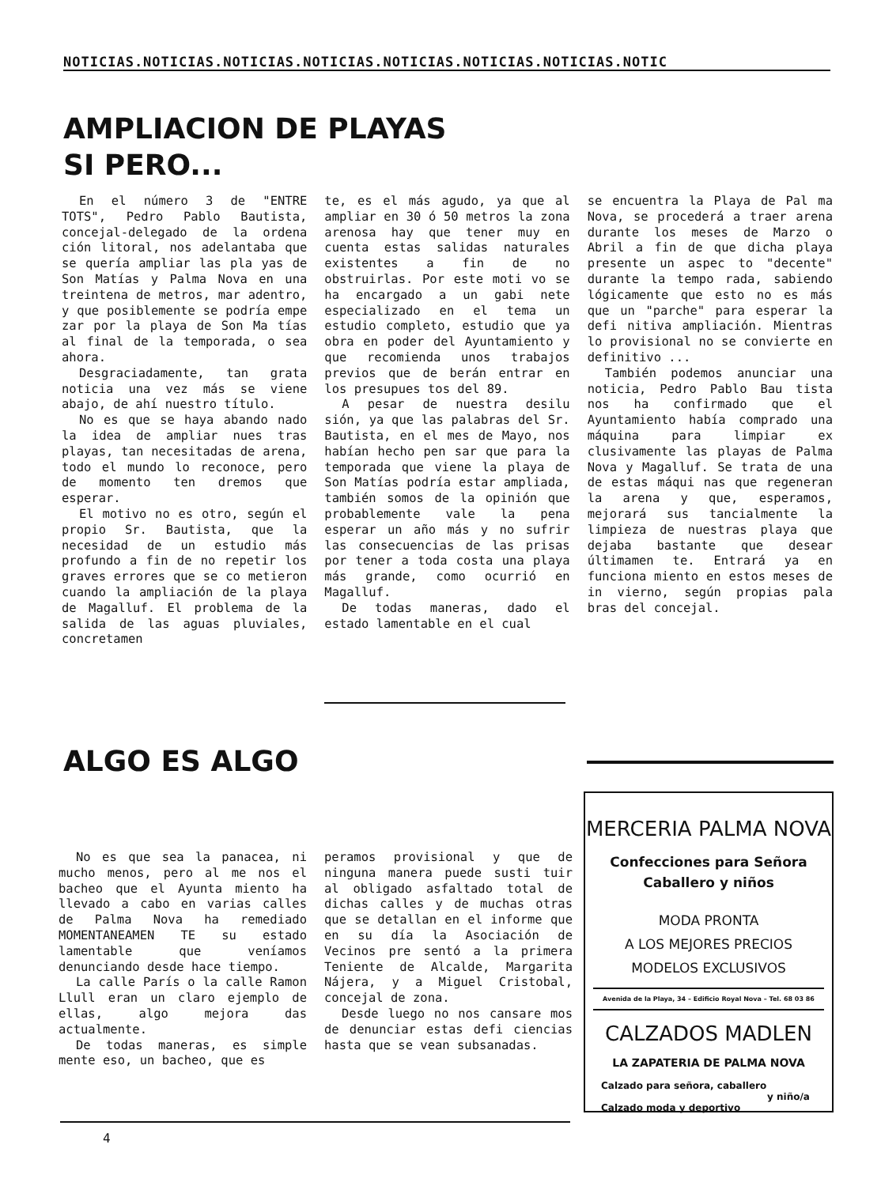NOTICIAS.NOTICIAS.NOTICIAS.NOTICIAS.NOTICIAS.NOTICIAS.NOTICIAS.NOTIC
AMPLIACION DE PLAYAS
SI PERO...
En el número 3 de "ENTRE TOTS", Pedro Pablo Bautista, concejal-delegado de la ordena ción litoral, nos adelantaba que se quería ampliar las pla yas de Son Matías y Palma Nova en una treintena de metros, mar adentro, y que posiblemente se podría empe zar por la playa de Son Ma tías al final de la temporada, o sea ahora.
Desgraciadamente, tan grata noticia una vez más se viene abajo, de ahí nuestro título.
No es que se haya abando nado la idea de ampliar nues tras playas, tan necesitadas de arena, todo el mundo lo reconoce, pero de momento ten dremos que esperar.
El motivo no es otro, según el propio Sr. Bautista, que la necesidad de un estudio más profundo a fin de no repetir los graves errores que se co metieron cuando la ampliación de la playa de Magalluf. El problema de la salida de las aguas pluviales, concretamen
te, es el más agudo, ya que al ampliar en 30 ó 50 metros la zona arenosa hay que tener muy en cuenta estas salidas naturales existentes a fin de no obstruirlas. Por este moti vo se ha encargado a un gabi nete especializado en el tema un estudio completo, estudio que ya obra en poder del Ayuntamiento y que recomienda unos trabajos previos que de berán entrar en los presupues tos del 89.
A pesar de nuestra desilu sión, ya que las palabras del Sr. Bautista, en el mes de Mayo, nos habían hecho pen sar que para la temporada que viene la playa de Son Matías podría estar ampliada, también somos de la opinión que probablemente vale la pena esperar un año más y no sufrir las consecuencias de las prisas por tener a toda costa una playa más grande, como ocurrió en Magalluf.
De todas maneras, dado el estado lamentable en el cual
se encuentra la Playa de Pal ma Nova, se procederá a traer arena durante los meses de Marzo o Abril a fin de que dicha playa presente un aspec to "decente" durante la tempo rada, sabiendo lógicamente que esto no es más que un "parche" para esperar la defi nitiva ampliación. Mientras lo provisional no se convierte en definitivo ...
También podemos anunciar una noticia, Pedro Pablo Bau tista nos ha confirmado que el Ayuntamiento había comprado una máquina para limpiar ex clusivamente las playas de Palma Nova y Magalluf. Se trata de una de estas máqui nas que regeneran la arena y que, esperamos, mejorará sus tancialmente la limpieza de nuestras playa que dejaba bastante que desear últimamen te. Entrará ya en funciona miento en estos meses de in vierno, según propias pala bras del concejal.
ALGO ES ALGO
No es que sea la panacea, ni mucho menos, pero al me nos el bacheo que el Ayunta miento ha llevado a cabo en varias calles de Palma Nova ha remediado MOMENTANEAMEN TE su estado lamentable que veníamos denunciando desde hace tiempo.
La calle París o la calle Ramon Llull eran un claro ejemplo de ellas, algo mejora das actualmente.
De todas maneras, es simple mente eso, un bacheo, que es
peramos provisional y que de ninguna manera puede susti tuir al obligado asfaltado total de dichas calles y de muchas otras que se detallan en el informe que en su día la Asociación de Vecinos pre sentó a la primera Teniente de Alcalde, Margarita Nájera, y a Miguel Cristobal, concejal de zona.
Desde luego no nos cansare mos de denunciar estas defi ciencias hasta que se vean subsanadas.
MERCERIA PALMA NOVA
Confecciones para Señora
Caballero y niños
MODA PRONTA
A LOS MEJORES PRECIOS
MODELOS EXCLUSIVOS
Avenida de la Playa, 34 – Edificio Royal Nova – Tel. 68 03 86
CALZADOS MADLEN
LA ZAPATERIA DE PALMA NOVA
Calzado para señora, caballero
y niño/a
Calzado moda y deportivo
4